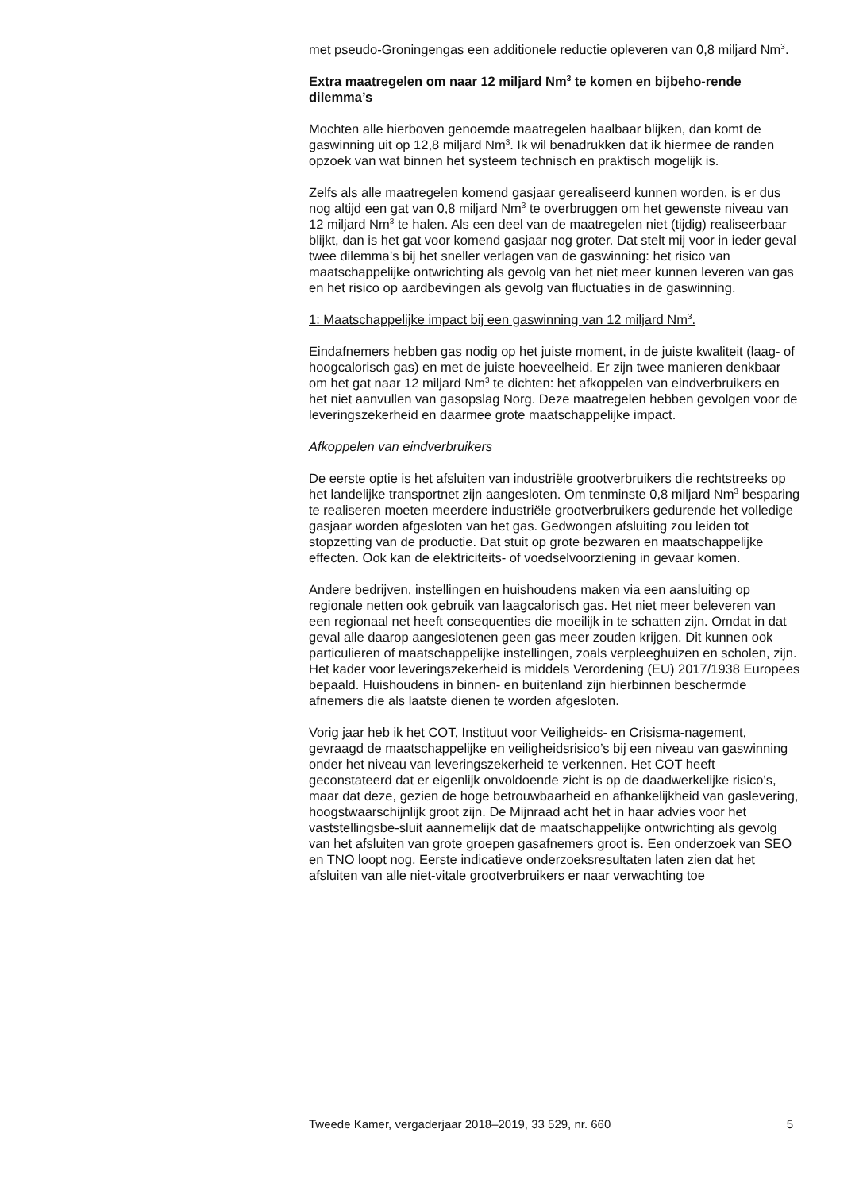met pseudo-Groningengas een additionele reductie opleveren van 0,8 miljard Nm<sup>3</sup>.
Extra maatregelen om naar 12 miljard Nm<sup>3</sup> te komen en bijbeho-rende dilemma’s
Mochten alle hierboven genoemde maatregelen haalbaar blijken, dan komt de gaswinning uit op 12,8 miljard Nm<sup>3</sup>. Ik wil benadrukken dat ik hiermee de randen opzoek van wat binnen het systeem technisch en praktisch mogelijk is.
Zelfs als alle maatregelen komend gasjaar gerealiseerd kunnen worden, is er dus nog altijd een gat van 0,8 miljard Nm<sup>3</sup> te overbruggen om het gewenste niveau van 12 miljard Nm<sup>3</sup> te halen. Als een deel van de maatregelen niet (tijdig) realiseerbaar blijkt, dan is het gat voor komend gasjaar nog groter. Dat stelt mij voor in ieder geval twee dilemma’s bij het sneller verlagen van de gaswinning: het risico van maatschappelijke ontwrichting als gevolg van het niet meer kunnen leveren van gas en het risico op aardbevingen als gevolg van fluctuaties in de gaswinning.
1: Maatschappelijke impact bij een gaswinning van 12 miljard Nm<sup>3</sup>.
Eindafnemers hebben gas nodig op het juiste moment, in de juiste kwaliteit (laag- of hoogcalorisch gas) en met de juiste hoeveelheid. Er zijn twee manieren denkbaar om het gat naar 12 miljard Nm<sup>3</sup> te dichten: het afkoppelen van eindverbruikers en het niet aanvullen van gasopslag Norg. Deze maatregelen hebben gevolgen voor de leveringszekerheid en daarmee grote maatschappelijke impact.
Afkoppelen van eindverbruikers
De eerste optie is het afsluiten van industriële grootverbruikers die rechtstreeks op het landelijke transportnet zijn aangesloten. Om tenminste 0,8 miljard Nm<sup>3</sup> besparing te realiseren moeten meerdere industriële grootverbruikers gedurende het volledige gasjaar worden afgesloten van het gas. Gedwongen afsluiting zou leiden tot stopzetting van de productie. Dat stuit op grote bezwaren en maatschappelijke effecten. Ook kan de elektriciteits- of voedselvoorziening in gevaar komen.
Andere bedrijven, instellingen en huishoudens maken via een aansluiting op regionale netten ook gebruik van laagcalorisch gas. Het niet meer beleveren van een regionaal net heeft consequenties die moeilijk in te schatten zijn. Omdat in dat geval alle daarop aangeslotenen geen gas meer zouden krijgen. Dit kunnen ook particulieren of maatschappelijke instellingen, zoals verpleeghuizen en scholen, zijn. Het kader voor leveringszekerheid is middels Verordening (EU) 2017/1938 Europees bepaald. Huishoudens in binnen- en buitenland zijn hierbinnen beschermde afnemers die als laatste dienen te worden afgesloten.
Vorig jaar heb ik het COT, Instituut voor Veiligheids- en Crisisma-nagement, gevraagd de maatschappelijke en veiligheidsrisico’s bij een niveau van gaswinning onder het niveau van leveringszekerheid te verkennen. Het COT heeft geconstateerd dat er eigenlijk onvoldoende zicht is op de daadwerkelijke risico’s, maar dat deze, gezien de hoge betrouwbaarheid en afhankelijkheid van gaslevering, hoogstwaarschijnlijk groot zijn. De Mijnraad acht het in haar advies voor het vaststellingsbe-sluit aannemelijk dat de maatschappelijke ontwrichting als gevolg van het afsluiten van grote groepen gasafnemers groot is. Een onderzoek van SEO en TNO loopt nog. Eerste indicatieve onderzoeksresultaten laten zien dat het afsluiten van alle niet-vitale grootverbruikers er naar verwachting toe
Tweede Kamer, vergaderjaar 2018–2019, 33 529, nr. 660 5